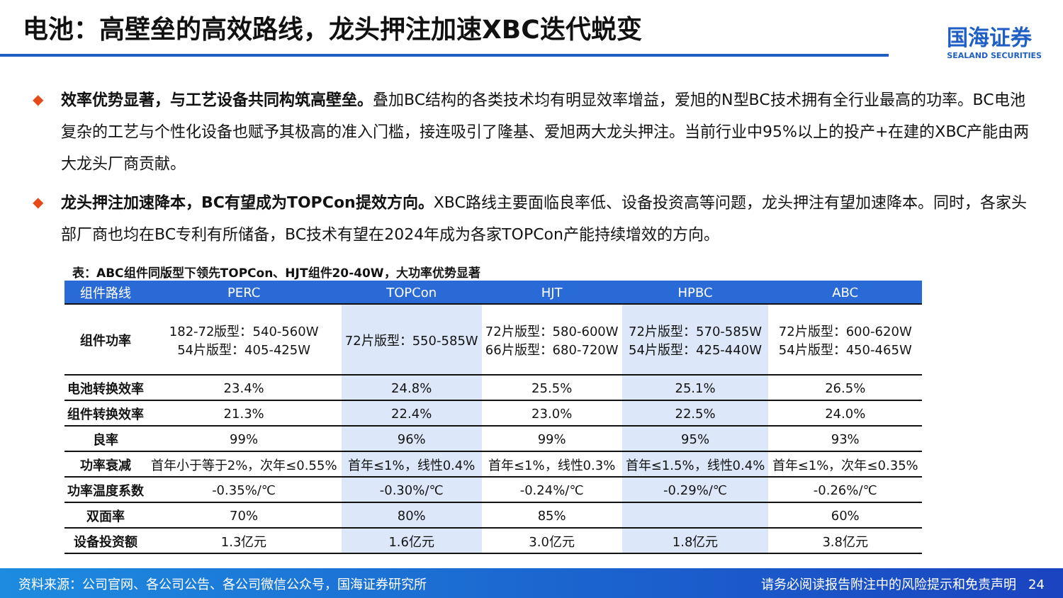电池：高壁垒的高效路线，龙头押注加速XBC迭代蜕变
国海证券
SEALAND SECURITIES
◆ 效率优势显著，与工艺设备共同构筑高壁垒。叠加BC结构的各类技术均有明显效率增益，爱旭的N型BC技术拥有全行业最高的功率。BC电池复杂的工艺与个性化设备也赋予其极高的准入门槛，接连吸引了隆基、爱旭两大龙头押注。当前行业中95%以上的投产+在建的XBC产能由两大龙头厂商贡献。
◆ 龙头押注加速降本，BC有望成为TOPCon提效方向。XBC路线主要面临良率低、设备投资高等问题，龙头押注有望加速降本。同时，各家头部厂商也均在BC专利有所储备，BC技术有望在2024年成为各家TOPCon产能持续增效的方向。
表：ABC组件同版型下领先TOPCon、HJT组件20-40W，大功率优势显著
| 组件路线 | PERC | TOPCon | HJT | HPBC | ABC |
| --- | --- | --- | --- | --- | --- |
| 组件功率 | 182-72版型：540-560W 54片版型：405-425W | 72片版型：550-585W | 72片版型：580-600W 66片版型：680-720W | 72片版型：570-585W 54片版型：425-440W | 72片版型：600-620W 54片版型：450-465W |
| 电池转换效率 | 23.4% | 24.8% | 25.5% | 25.1% | 26.5% |
| 组件转换效率 | 21.3% | 22.4% | 23.0% | 22.5% | 24.0% |
| 良率 | 99% | 96% | 99% | 95% | 93% |
| 功率衰减 | 首年小于等于2%，次年≤0.55% | 首年≤1%，线性0.4% | 首年≤1%，线性0.3% | 首年≤1.5%，线性0.4% | 首年≤1%，次年≤0.35% |
| 功率温度系数 | -0.35%/℃ | -0.30%/℃ | -0.24%/℃ | -0.29%/℃ | -0.26%/℃ |
| 双面率 | 70% | 80% | 85% | | 60% |
| 设备投资额 | 1.3亿元 | 1.6亿元 | 3.0亿元 | 1.8亿元 | 3.8亿元 |
资料来源：公司官网、各公司公告、各公司微信公众号，国海证券研究所 请务必阅读报告附注中的风险提示和免责声明 24